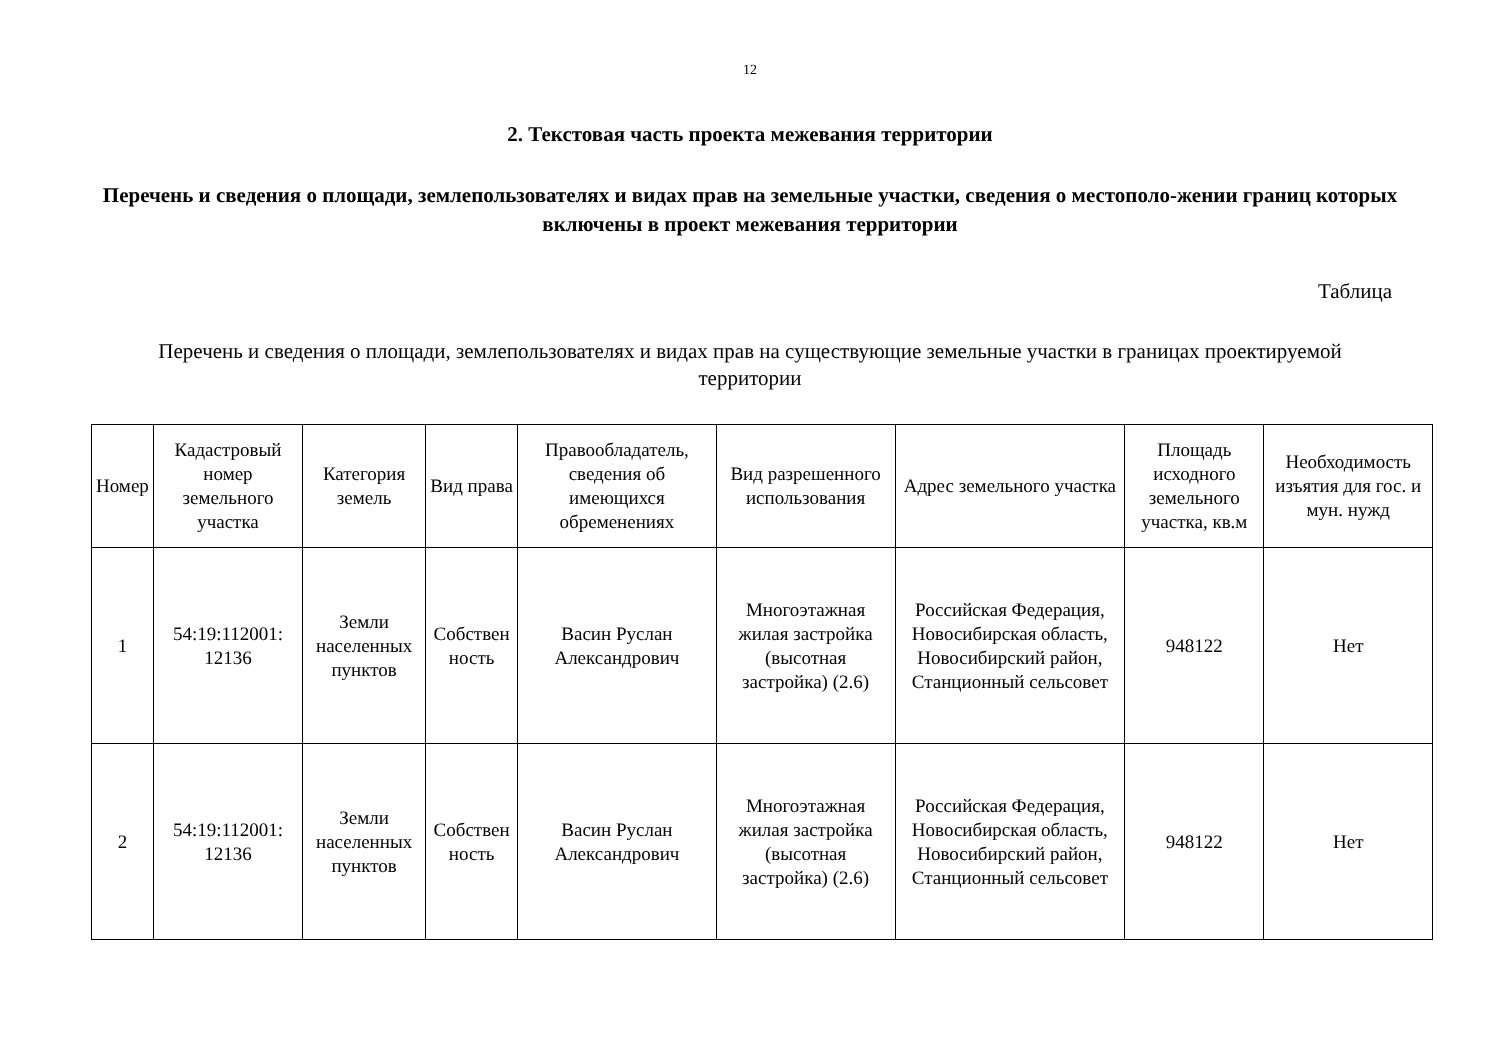12
2. Текстовая часть проекта межевания территории
Перечень и сведения о площади, землепользователях и видах прав на земельные участки, сведения о местополо-жении границ которых включены в проект межевания территории
Таблица
Перечень и сведения о площади, землепользователях и видах прав на существующие земельные участки в границах проектируемой территории
| Номер | Кадастровый номер земельного участка | Категория земель | Вид права | Правообладатель, сведения об имеющихся обременениях | Вид разрешенного использования | Адрес земельного участка | Площадь исходного земельного участка, кв.м | Необходимость изъятия для гос. и мун. нужд |
| --- | --- | --- | --- | --- | --- | --- | --- | --- |
| 1 | 54:19:112001: 12136 | Земли населенных пунктов | Собствен ность | Васин Руслан Александрович | Многоэтажная жилая застройка (высотная застройка) (2.6) | Российская Федерация, Новосибирская область, Новосибирский район, Станционный сельсовет | 948122 | Нет |
| 2 | 54:19:112001: 12136 | Земли населенных пунктов | Собствен ность | Васин Руслан Александрович | Многоэтажная жилая застройка (высотная застройка) (2.6) | Российская Федерация, Новосибирская область, Новосибирский район, Станционный сельсовет | 948122 | Нет |